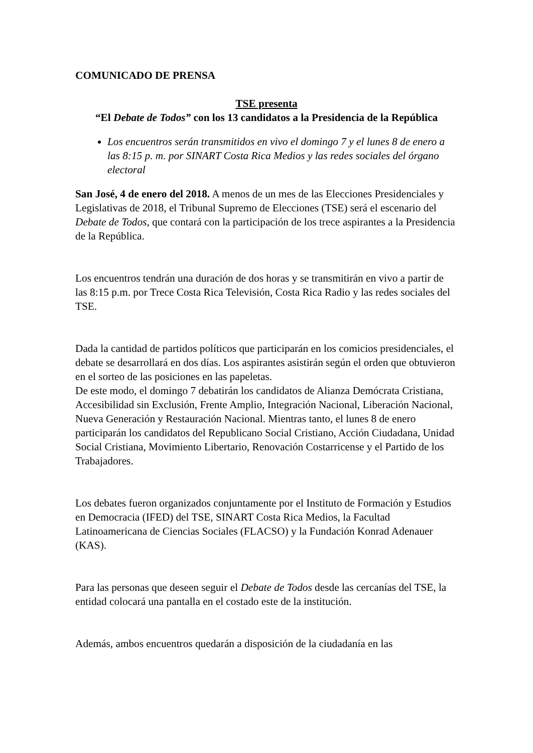COMUNICADO DE PRENSA
TSE presenta
“El Debate de Todos” con los 13 candidatos a la Presidencia de la República
Los encuentros serán transmitidos en vivo el domingo 7 y el lunes 8 de enero a las 8:15 p. m. por SINART Costa Rica Medios y las redes sociales del órgano electoral
San José, 4 de enero del 2018. A menos de un mes de las Elecciones Presidenciales y Legislativas de 2018, el Tribunal Supremo de Elecciones (TSE) será el escenario del Debate de Todos, que contará con la participación de los trece aspirantes a la Presidencia de la República.
Los encuentros tendrán una duración de dos horas y se transmitirán en vivo a partir de las 8:15 p.m. por Trece Costa Rica Televisión, Costa Rica Radio y las redes sociales del TSE.
Dada la cantidad de partidos políticos que participarán en los comicios presidenciales, el debate se desarrollará en dos días. Los aspirantes asistirán según el orden que obtuvieron en el sorteo de las posiciones en las papeletas.
De este modo, el domingo 7 debatirán los candidatos de Alianza Demócrata Cristiana, Accesibilidad sin Exclusión, Frente Amplio, Integración Nacional, Liberación Nacional, Nueva Generación y Restauración Nacional. Mientras tanto, el lunes 8 de enero participarán los candidatos del Republicano Social Cristiano, Acción Ciudadana, Unidad Social Cristiana, Movimiento Libertario, Renovación Costarricense y el Partido de los Trabajadores.
Los debates fueron organizados conjuntamente por el Instituto de Formación y Estudios en Democracia (IFED) del TSE, SINART Costa Rica Medios, la Facultad Latinoamericana de Ciencias Sociales (FLACSO) y la Fundación Konrad Adenauer (KAS).
Para las personas que deseen seguir el Debate de Todos desde las cercanías del TSE, la entidad colocará una pantalla en el costado este de la institución.
Además, ambos encuentros quedarán a disposición de la ciudadanía en las